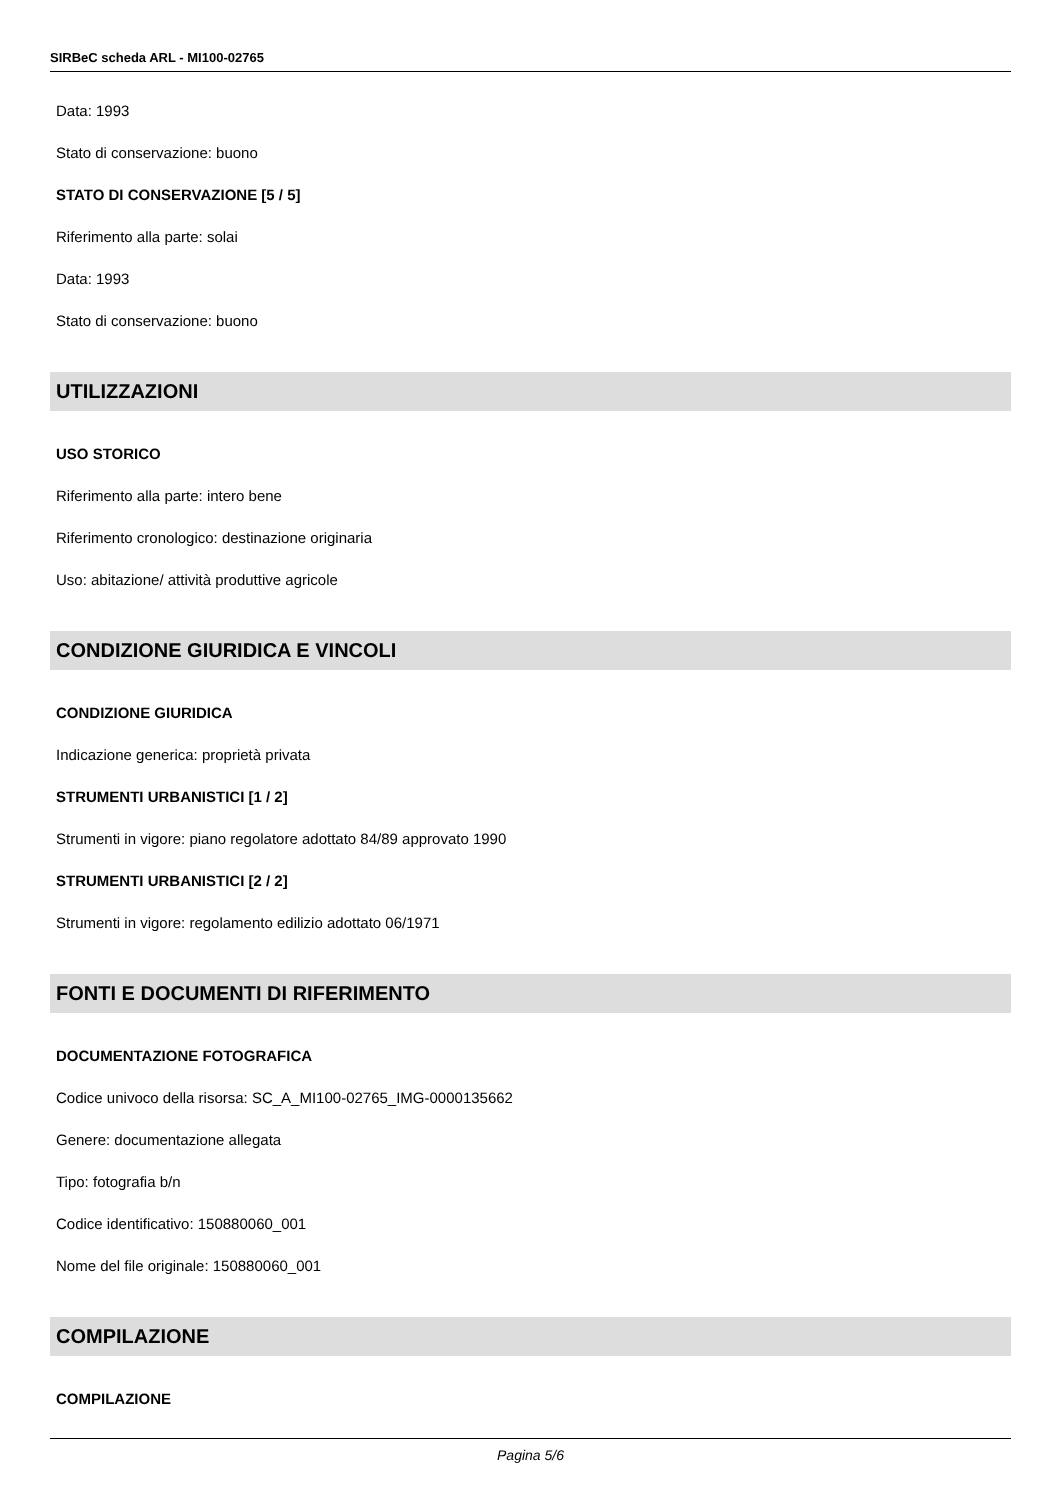SIRBeC scheda ARL - MI100-02765
Data: 1993
Stato di conservazione: buono
STATO DI CONSERVAZIONE [5 / 5]
Riferimento alla parte: solai
Data: 1993
Stato di conservazione: buono
UTILIZZAZIONI
USO STORICO
Riferimento alla parte: intero bene
Riferimento cronologico: destinazione originaria
Uso: abitazione/ attività produttive agricole
CONDIZIONE GIURIDICA E VINCOLI
CONDIZIONE GIURIDICA
Indicazione generica: proprietà privata
STRUMENTI URBANISTICI [1 / 2]
Strumenti in vigore: piano regolatore adottato 84/89 approvato 1990
STRUMENTI URBANISTICI [2 / 2]
Strumenti in vigore: regolamento edilizio adottato 06/1971
FONTI E DOCUMENTI DI RIFERIMENTO
DOCUMENTAZIONE FOTOGRAFICA
Codice univoco della risorsa: SC_A_MI100-02765_IMG-0000135662
Genere: documentazione allegata
Tipo: fotografia b/n
Codice identificativo: 150880060_001
Nome del file originale: 150880060_001
COMPILAZIONE
COMPILAZIONE
Pagina 5/6